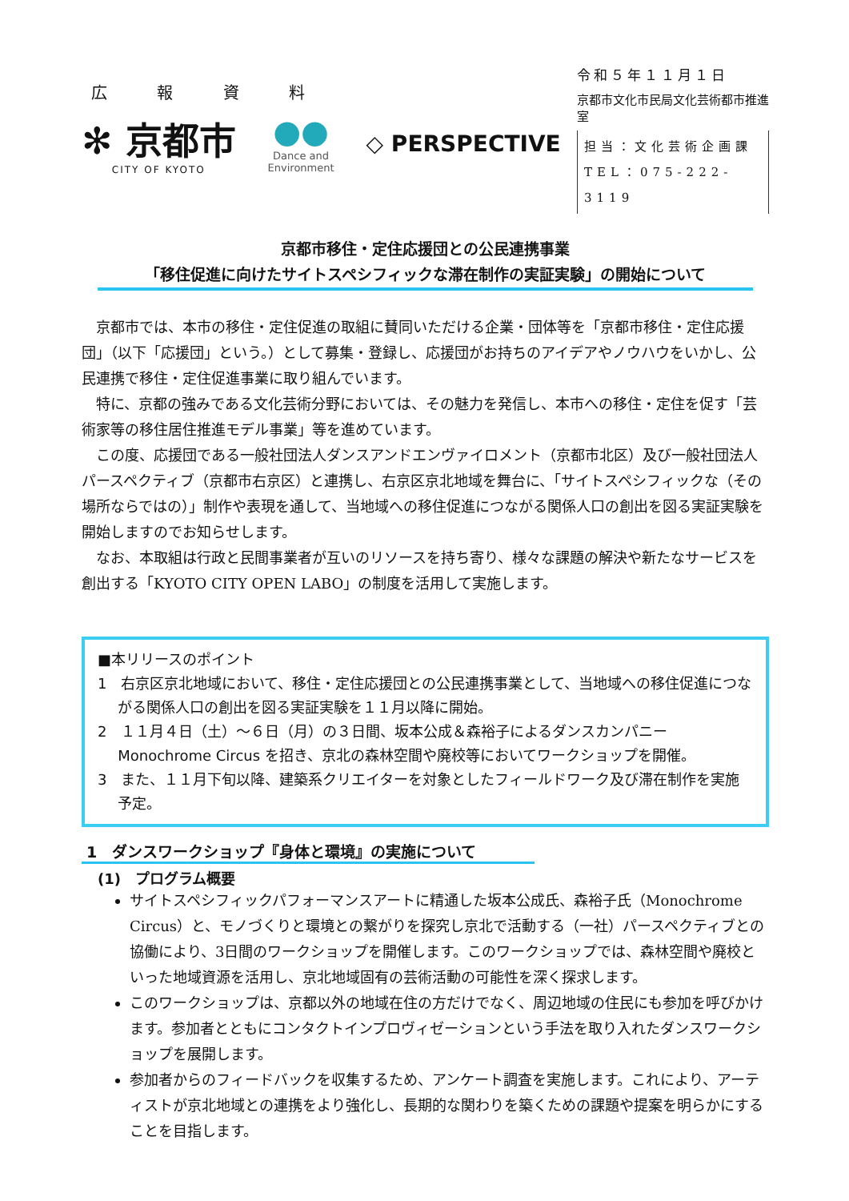広 報 資 料
✻ 京都市
CITY OF KYOTO
●●
Dance and
Environment
◇ PERSPECTIVE
令和５年１１月１日
京都市文化市民局文化芸術都市推進室
担当：文化芸術企画課
TEL：075-222-3119
京都市移住・定住応援団との公民連携事業
「移住促進に向けたサイトスペシフィックな滞在制作の実証実験」の開始について
京都市では、本市の移住・定住促進の取組に賛同いただける企業・団体等を「京都市移住・定住応援団」（以下「応援団」という。）として募集・登録し、応援団がお持ちのアイデアやノウハウをいかし、公民連携で移住・定住促進事業に取り組んでいます。
特に、京都の強みである文化芸術分野においては、その魅力を発信し、本市への移住・定住を促す「芸術家等の移住居住推進モデル事業」等を進めています。
この度、応援団である一般社団法人ダンスアンドエンヴァイロメント（京都市北区）及び一般社団法人パースペクティブ（京都市右京区）と連携し、右京区京北地域を舞台に、「サイトスペシフィックな（その場所ならではの）」制作や表現を通して、当地域への移住促進につながる関係人口の創出を図る実証実験を開始しますのでお知らせします。
なお、本取組は行政と民間事業者が互いのリソースを持ち寄り、様々な課題の解決や新たなサービスを創出する「KYOTO CITY OPEN LABO」の制度を活用して実施します。
■本リリースのポイント
1　右京区京北地域において、移住・定住応援団との公民連携事業として、当地域への移住促進につながる関係人口の創出を図る実証実験を１１月以降に開始。
2　１１月４日（土）～６日（月）の３日間、坂本公成＆森裕子によるダンスカンパニー Monochrome Circus を招き、京北の森林空間や廃校等においてワークショップを開催。
3　また、１１月下旬以降、建築系クリエイターを対象としたフィールドワーク及び滞在制作を実施予定。
1　ダンスワークショップ『身体と環境』の実施について
(1)　プログラム概要
サイトスペシフィックパフォーマンスアートに精通した坂本公成氏、森裕子氏（Monochrome Circus）と、モノづくりと環境との繋がりを探究し京北で活動する（一社）パースペクティブとの協働により、3日間のワークショップを開催します。このワークショップでは、森林空間や廃校といった地域資源を活用し、京北地域固有の芸術活動の可能性を深く探求します。
このワークショップは、京都以外の地域在住の方だけでなく、周辺地域の住民にも参加を呼びかけます。参加者とともにコンタクトインプロヴィゼーションという手法を取り入れたダンスワークショップを展開します。
参加者からのフィードバックを収集するため、アンケート調査を実施します。これにより、アーティストが京北地域との連携をより強化し、長期的な関わりを築くための課題や提案を明らかにすることを目指します。